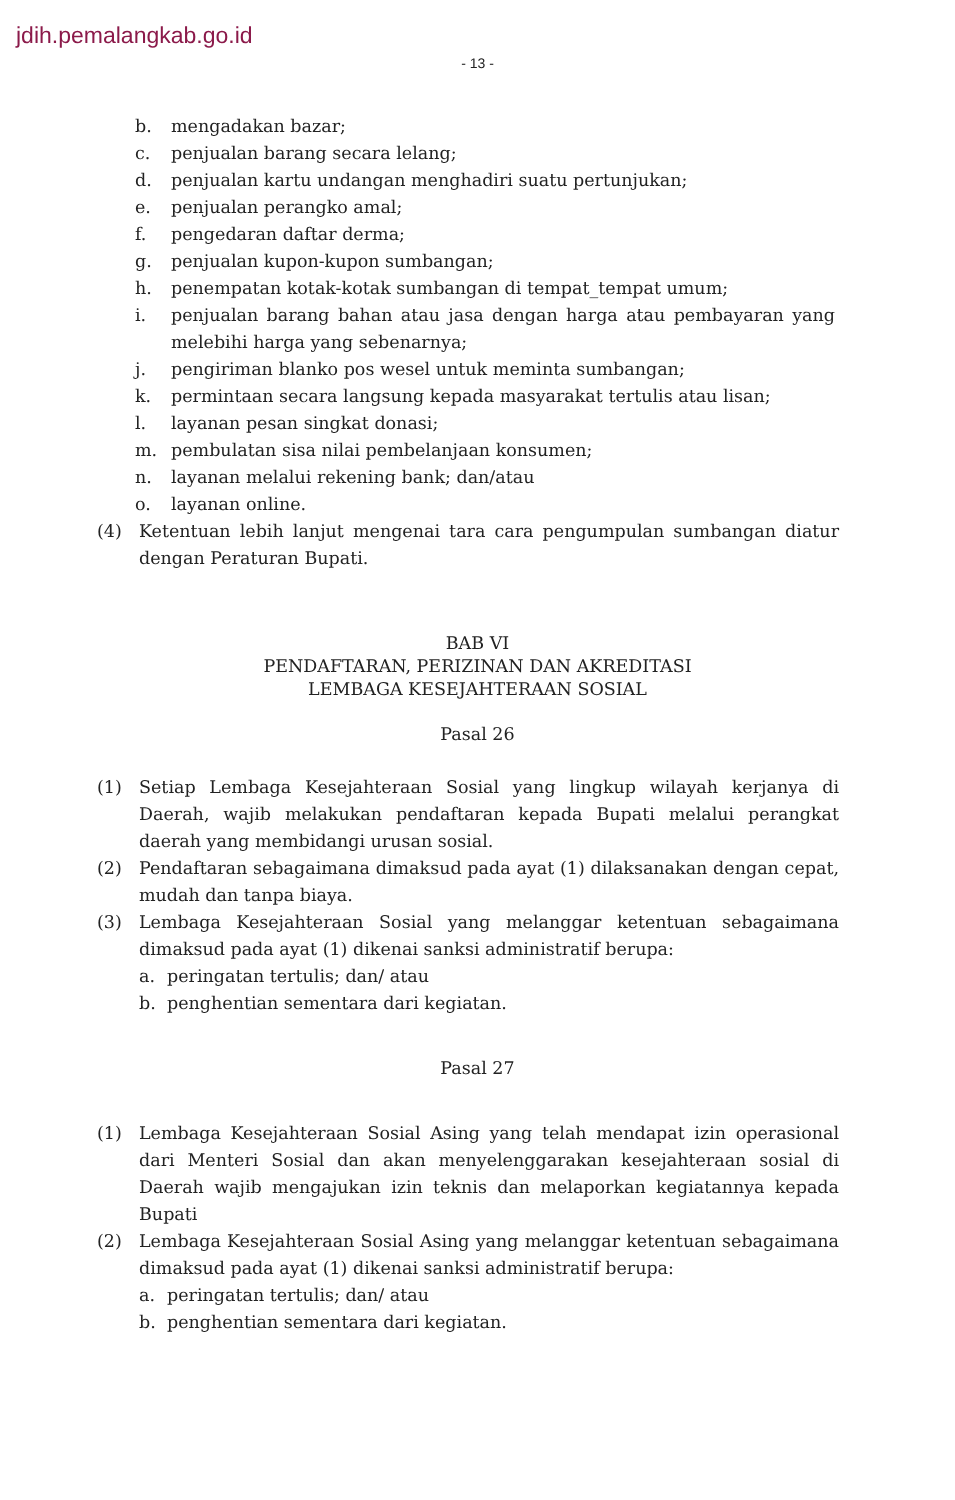jdih.pemalangkab.go.id
- 13 -
b. mengadakan bazar;
c. penjualan barang secara lelang;
d. penjualan kartu undangan menghadiri suatu pertunjukan;
e. penjualan perangko amal;
f. pengedaran daftar derma;
g. penjualan kupon-kupon sumbangan;
h. penempatan kotak-kotak sumbangan di tempat_tempat umum;
i. penjualan barang bahan atau jasa dengan harga atau pembayaran yang melebihi harga yang sebenarnya;
j. pengiriman blanko pos wesel untuk meminta sumbangan;
k. permintaan secara langsung kepada masyarakat tertulis atau lisan;
l. layanan pesan singkat donasi;
m. pembulatan sisa nilai pembelanjaan konsumen;
n. layanan melalui rekening bank; dan/atau
o. layanan online.
(4) Ketentuan lebih lanjut mengenai tara cara pengumpulan sumbangan diatur dengan Peraturan Bupati.
BAB VI
PENDAFTARAN, PERIZINAN DAN AKREDITASI
LEMBAGA KESEJAHTERAAN SOSIAL
Pasal 26
(1) Setiap Lembaga Kesejahteraan Sosial yang lingkup wilayah kerjanya di Daerah, wajib melakukan pendaftaran kepada Bupati melalui perangkat daerah yang membidangi urusan sosial.
(2) Pendaftaran sebagaimana dimaksud pada ayat (1) dilaksanakan dengan cepat, mudah dan tanpa biaya.
(3) Lembaga Kesejahteraan Sosial yang melanggar ketentuan sebagaimana dimaksud pada ayat (1) dikenai sanksi administratif berupa:
a. peringatan tertulis; dan/ atau
b. penghentian sementara dari kegiatan.
Pasal 27
(1) Lembaga Kesejahteraan Sosial Asing yang telah mendapat izin operasional dari Menteri Sosial dan akan menyelenggarakan kesejahteraan sosial di Daerah wajib mengajukan izin teknis dan melaporkan kegiatannya kepada Bupati
(2) Lembaga Kesejahteraan Sosial Asing yang melanggar ketentuan sebagaimana dimaksud pada ayat (1) dikenai sanksi administratif berupa:
a. peringatan tertulis; dan/ atau
b. penghentian sementara dari kegiatan.